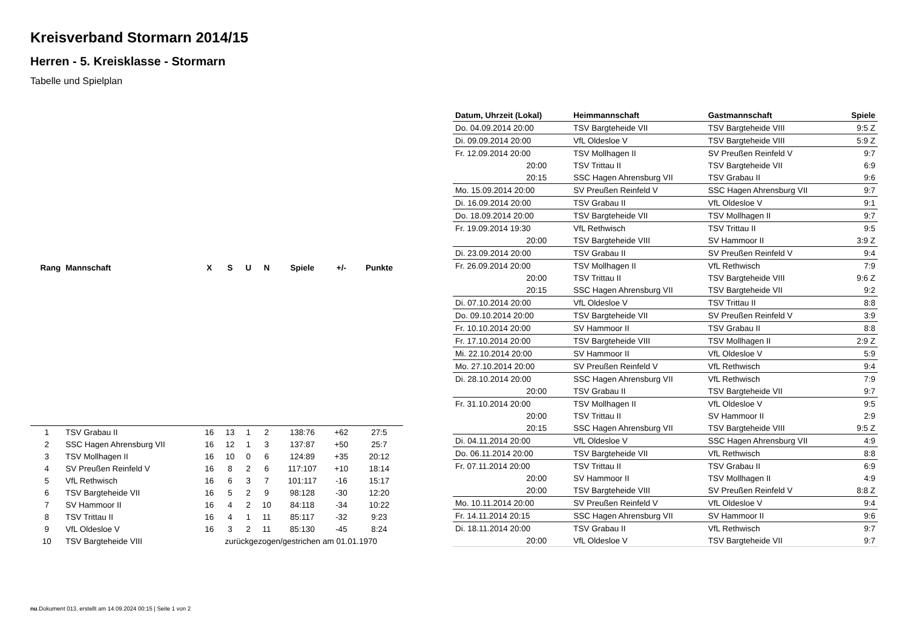Kreisverband Stormarn 2014/15
Herren - 5. Kreisklasse - Stormarn
Tabelle und Spielplan
| Rang | Mannschaft | X | S | U | N | Spiele | +/- | Punkte |
| --- | --- | --- | --- | --- | --- | --- | --- | --- |
| 1 | TSV Grabau II | 16 | 13 | 1 | 2 | 138:76 | +62 | 27:5 |
| 2 | SSC Hagen Ahrensburg VII | 16 | 12 | 1 | 3 | 137:87 | +50 | 25:7 |
| 3 | TSV Mollhagen II | 16 | 10 | 0 | 6 | 124:89 | +35 | 20:12 |
| 4 | SV Preußen Reinfeld V | 16 | 8 | 2 | 6 | 117:107 | +10 | 18:14 |
| 5 | VfL Rethwisch | 16 | 6 | 3 | 7 | 101:117 | -16 | 15:17 |
| 6 | TSV Bargteheide VII | 16 | 5 | 2 | 9 | 98:128 | -30 | 12:20 |
| 7 | SV Hammoor II | 16 | 4 | 2 | 10 | 84:118 | -34 | 10:22 |
| 8 | TSV Trittau II | 16 | 4 | 1 | 11 | 85:117 | -32 | 9:23 |
| 9 | VfL Oldesloe V | 16 | 3 | 2 | 11 | 85:130 | -45 | 8:24 |
| 10 | TSV Bargteheide VIII | zurückgezogen/gestrichen am 01.01.1970 | | | | | | |
| Datum, Uhrzeit (Lokal) | Heimmannschaft | Gastmannschaft | Spiele |
| --- | --- | --- | --- |
| Do. 04.09.2014 20:00 | TSV Bargteheide VII | TSV Bargteheide VIII | 9:5 Z |
| Di. 09.09.2014 20:00 | VfL Oldesloe V | TSV Bargteheide VIII | 5:9 Z |
| Fr. 12.09.2014 20:00 | TSV Mollhagen II | SV Preußen Reinfeld V | 9:7 |
| 20:00 | TSV Trittau II | TSV Bargteheide VII | 6:9 |
| 20:15 | SSC Hagen Ahrensburg VII | TSV Grabau II | 9:6 |
| Mo. 15.09.2014 20:00 | SV Preußen Reinfeld V | SSC Hagen Ahrensburg VII | 9:7 |
| Di. 16.09.2014 20:00 | TSV Grabau II | VfL Oldesloe V | 9:1 |
| Do. 18.09.2014 20:00 | TSV Bargteheide VII | TSV Mollhagen II | 9:7 |
| Fr. 19.09.2014 19:30 | VfL Rethwisch | TSV Trittau II | 9:5 |
| 20:00 | TSV Bargteheide VIII | SV Hammoor II | 3:9 Z |
| Di. 23.09.2014 20:00 | TSV Grabau II | SV Preußen Reinfeld V | 9:4 |
| Fr. 26.09.2014 20:00 | TSV Mollhagen II | VfL Rethwisch | 7:9 |
| 20:00 | TSV Trittau II | TSV Bargteheide VIII | 9:6 Z |
| 20:15 | SSC Hagen Ahrensburg VII | TSV Bargteheide VII | 9:2 |
| Di. 07.10.2014 20:00 | VfL Oldesloe V | TSV Trittau II | 8:8 |
| Do. 09.10.2014 20:00 | TSV Bargteheide VII | SV Preußen Reinfeld V | 3:9 |
| Fr. 10.10.2014 20:00 | SV Hammoor II | TSV Grabau II | 8:8 |
| Fr. 17.10.2014 20:00 | TSV Bargteheide VIII | TSV Mollhagen II | 2:9 Z |
| Mi. 22.10.2014 20:00 | SV Hammoor II | VfL Oldesloe V | 5:9 |
| Mo. 27.10.2014 20:00 | SV Preußen Reinfeld V | VfL Rethwisch | 9:4 |
| Di. 28.10.2014 20:00 | SSC Hagen Ahrensburg VII | VfL Rethwisch | 7:9 |
| 20:00 | TSV Grabau II | TSV Bargteheide VII | 9:7 |
| Fr. 31.10.2014 20:00 | TSV Mollhagen II | VfL Oldesloe V | 9:5 |
| 20:00 | TSV Trittau II | SV Hammoor II | 2:9 |
| 20:15 | SSC Hagen Ahrensburg VII | TSV Bargteheide VIII | 9:5 Z |
| Di. 04.11.2014 20:00 | VfL Oldesloe V | SSC Hagen Ahrensburg VII | 4:9 |
| Do. 06.11.2014 20:00 | TSV Bargteheide VII | VfL Rethwisch | 8:8 |
| Fr. 07.11.2014 20:00 | TSV Trittau II | TSV Grabau II | 6:9 |
| 20:00 | SV Hammoor II | TSV Mollhagen II | 4:9 |
| 20:00 | TSV Bargteheide VIII | SV Preußen Reinfeld V | 8:8 Z |
| Mo. 10.11.2014 20:00 | SV Preußen Reinfeld V | VfL Oldesloe V | 9:4 |
| Fr. 14.11.2014 20:15 | SSC Hagen Ahrensburg VII | SV Hammoor II | 9:6 |
| Di. 18.11.2014 20:00 | TSV Grabau II | VfL Rethwisch | 9:7 |
| 20:00 | VfL Oldesloe V | TSV Bargteheide VII | 9:7 |
nu.Dokument 013, erstellt am 14.09.2024 00:15 | Seite 1 von 2